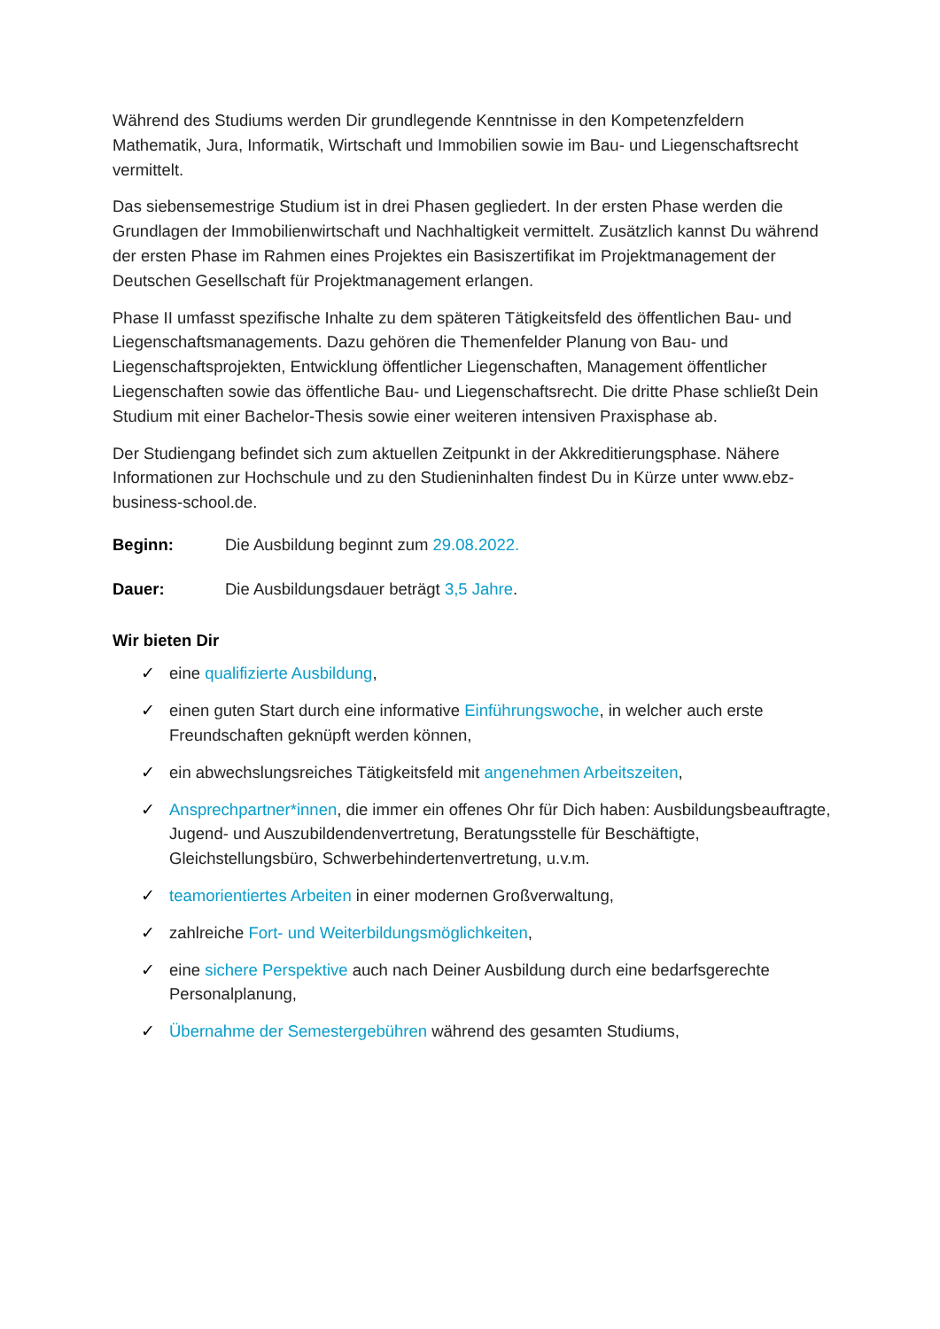Während des Studiums werden Dir grundlegende Kenntnisse in den Kompetenzfeldern Mathematik, Jura, Informatik, Wirtschaft und Immobilien sowie im Bau- und Liegenschaftsrecht vermittelt.
Das siebensemestrige Studium ist in drei Phasen gegliedert. In der ersten Phase werden die Grundlagen der Immobilienwirtschaft und Nachhaltigkeit vermittelt. Zusätzlich kannst Du während der ersten Phase im Rahmen eines Projektes ein Basiszertifikat im Projektmanagement der Deutschen Gesellschaft für Projektmanagement erlangen.
Phase II umfasst spezifische Inhalte zu dem späteren Tätigkeitsfeld des öffentlichen Bau- und Liegenschaftsmanagements. Dazu gehören die Themenfelder Planung von Bau- und Liegenschaftsprojekten, Entwicklung öffentlicher Liegenschaften, Management öffentlicher Liegenschaften sowie das öffentliche Bau- und Liegenschaftsrecht. Die dritte Phase schließt Dein Studium mit einer Bachelor-Thesis sowie einer weiteren intensiven Praxisphase ab.
Der Studiengang befindet sich zum aktuellen Zeitpunkt in der Akkreditierungsphase. Nähere Informationen zur Hochschule und zu den Studieninhalten findest Du in Kürze unter www.ebz-business-school.de.
Beginn: Die Ausbildung beginnt zum 29.08.2022.
Dauer: Die Ausbildungsdauer beträgt 3,5 Jahre.
Wir bieten Dir
✓ eine qualifizierte Ausbildung,
✓ einen guten Start durch eine informative Einführungswoche, in welcher auch erste Freundschaften geknüpft werden können,
✓ ein abwechslungsreiches Tätigkeitsfeld mit angenehmen Arbeitszeiten,
✓ Ansprechpartner*innen, die immer ein offenes Ohr für Dich haben: Ausbildungsbeauftragte, Jugend- und Auszubildendenvertretung, Beratungsstelle für Beschäftigte, Gleichstellungsbüro, Schwerbehindertenvertretung, u.v.m.
✓ teamorientiertes Arbeiten in einer modernen Großverwaltung,
✓ zahlreiche Fort- und Weiterbildungsmöglichkeiten,
✓ eine sichere Perspektive auch nach Deiner Ausbildung durch eine bedarfsgerechte Personalplanung,
✓ Übernahme der Semestergebühren während des gesamten Studiums,